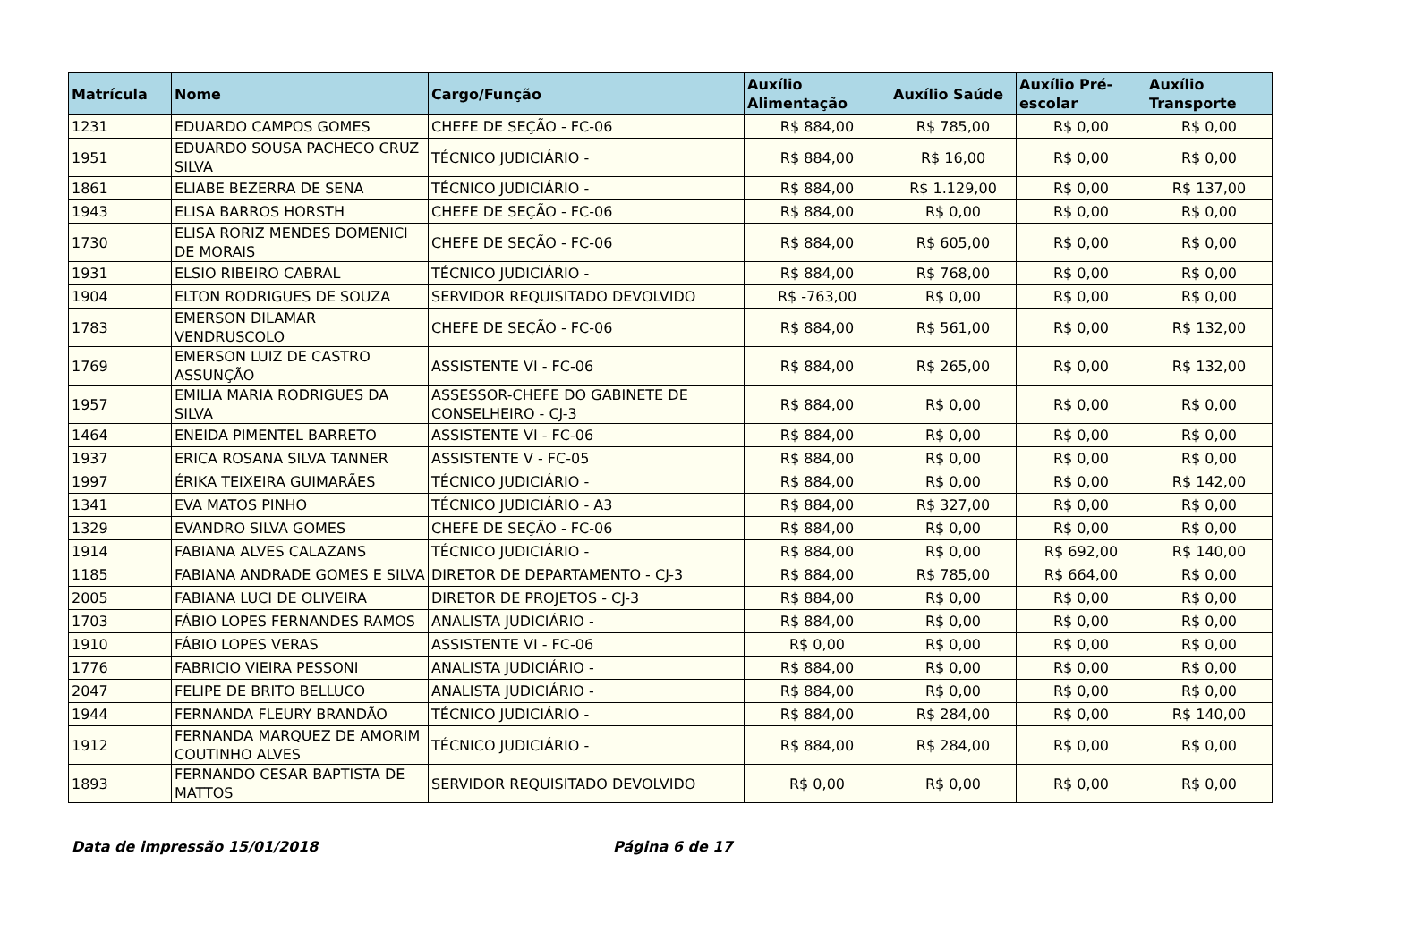| Matrícula | Nome | Cargo/Função | Auxílio Alimentação | Auxílio Saúde | Auxílio Pré-escolar | Auxílio Transporte |
| --- | --- | --- | --- | --- | --- | --- |
| 1231 | EDUARDO CAMPOS GOMES | CHEFE DE SEÇÃO - FC-06 | R$ 884,00 | R$ 785,00 | R$ 0,00 | R$ 0,00 |
| 1951 | EDUARDO SOUSA PACHECO CRUZ SILVA | TÉCNICO JUDICIÁRIO - | R$ 884,00 | R$ 16,00 | R$ 0,00 | R$ 0,00 |
| 1861 | ELIABE BEZERRA DE SENA | TÉCNICO JUDICIÁRIO - | R$ 884,00 | R$ 1.129,00 | R$ 0,00 | R$ 137,00 |
| 1943 | ELISA BARROS HORSTH | CHEFE DE SEÇÃO - FC-06 | R$ 884,00 | R$ 0,00 | R$ 0,00 | R$ 0,00 |
| 1730 | ELISA RORIZ MENDES DOMENICI DE MORAIS | CHEFE DE SEÇÃO - FC-06 | R$ 884,00 | R$ 605,00 | R$ 0,00 | R$ 0,00 |
| 1931 | ELSIO RIBEIRO CABRAL | TÉCNICO JUDICIÁRIO - | R$ 884,00 | R$ 768,00 | R$ 0,00 | R$ 0,00 |
| 1904 | ELTON RODRIGUES DE SOUZA | SERVIDOR REQUISITADO DEVOLVIDO | R$ -763,00 | R$ 0,00 | R$ 0,00 | R$ 0,00 |
| 1783 | EMERSON DILAMAR VENDRUSCOLO | CHEFE DE SEÇÃO - FC-06 | R$ 884,00 | R$ 561,00 | R$ 0,00 | R$ 132,00 |
| 1769 | EMERSON LUIZ DE CASTRO ASSUNÇÃO | ASSISTENTE VI - FC-06 | R$ 884,00 | R$ 265,00 | R$ 0,00 | R$ 132,00 |
| 1957 | EMILIA MARIA RODRIGUES DA SILVA | ASSESSOR-CHEFE DO GABINETE DE CONSELHEIRO - CJ-3 | R$ 884,00 | R$ 0,00 | R$ 0,00 | R$ 0,00 |
| 1464 | ENEIDA PIMENTEL BARRETO | ASSISTENTE VI - FC-06 | R$ 884,00 | R$ 0,00 | R$ 0,00 | R$ 0,00 |
| 1937 | ERICA ROSANA SILVA TANNER | ASSISTENTE V - FC-05 | R$ 884,00 | R$ 0,00 | R$ 0,00 | R$ 0,00 |
| 1997 | ÉRIKA TEIXEIRA GUIMARÃES | TÉCNICO JUDICIÁRIO - | R$ 884,00 | R$ 0,00 | R$ 0,00 | R$ 142,00 |
| 1341 | EVA MATOS PINHO | TÉCNICO JUDICIÁRIO - A3 | R$ 884,00 | R$ 327,00 | R$ 0,00 | R$ 0,00 |
| 1329 | EVANDRO SILVA GOMES | CHEFE DE SEÇÃO - FC-06 | R$ 884,00 | R$ 0,00 | R$ 0,00 | R$ 0,00 |
| 1914 | FABIANA ALVES CALAZANS | TÉCNICO JUDICIÁRIO - | R$ 884,00 | R$ 0,00 | R$ 692,00 | R$ 140,00 |
| 1185 | FABIANA ANDRADE GOMES E SILVA | DIRETOR DE DEPARTAMENTO - CJ-3 | R$ 884,00 | R$ 785,00 | R$ 664,00 | R$ 0,00 |
| 2005 | FABIANA LUCI DE OLIVEIRA | DIRETOR DE PROJETOS - CJ-3 | R$ 884,00 | R$ 0,00 | R$ 0,00 | R$ 0,00 |
| 1703 | FÁBIO LOPES FERNANDES RAMOS | ANALISTA JUDICIÁRIO - | R$ 884,00 | R$ 0,00 | R$ 0,00 | R$ 0,00 |
| 1910 | FÁBIO LOPES VERAS | ASSISTENTE VI - FC-06 | R$ 0,00 | R$ 0,00 | R$ 0,00 | R$ 0,00 |
| 1776 | FABRICIO VIEIRA PESSONI | ANALISTA JUDICIÁRIO - | R$ 884,00 | R$ 0,00 | R$ 0,00 | R$ 0,00 |
| 2047 | FELIPE DE BRITO BELLUCO | ANALISTA JUDICIÁRIO - | R$ 884,00 | R$ 0,00 | R$ 0,00 | R$ 0,00 |
| 1944 | FERNANDA FLEURY BRANDÃO | TÉCNICO JUDICIÁRIO - | R$ 884,00 | R$ 284,00 | R$ 0,00 | R$ 140,00 |
| 1912 | FERNANDA MARQUEZ DE AMORIM COUTINHO ALVES | TÉCNICO JUDICIÁRIO - | R$ 884,00 | R$ 284,00 | R$ 0,00 | R$ 0,00 |
| 1893 | FERNANDO CESAR BAPTISTA DE MATTOS | SERVIDOR REQUISITADO DEVOLVIDO | R$ 0,00 | R$ 0,00 | R$ 0,00 | R$ 0,00 |
Data de impressão 15/01/2018 Página 6 de 17